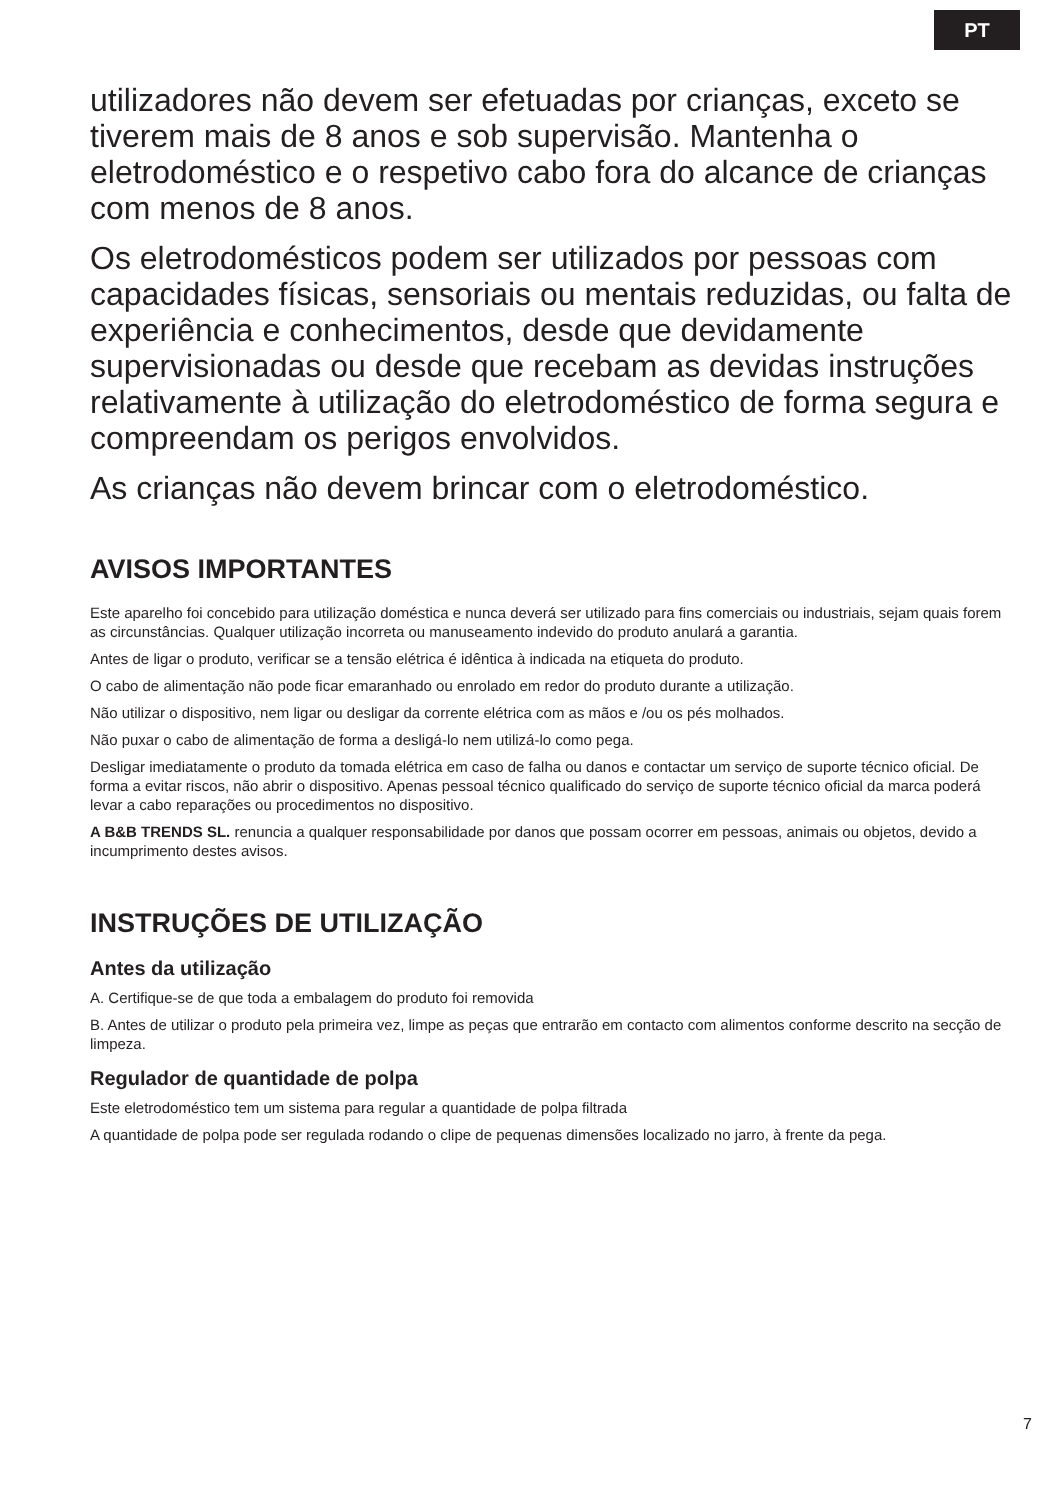PT
utilizadores não devem ser efetuadas por crianças, exceto se tiverem mais de 8 anos e sob supervisão. Mantenha o eletrodoméstico e o respetivo cabo fora do alcance de crianças com menos de 8 anos.
Os eletrodomésticos podem ser utilizados por pessoas com capacidades físicas, sensoriais ou mentais reduzidas, ou falta de experiência e conhecimentos, desde que devidamente supervisionadas ou desde que recebam as devidas instruções relativamente à utilização do eletrodoméstico de forma segura e compreendam os perigos envolvidos.
As crianças não devem brincar com o eletrodoméstico.
AVISOS IMPORTANTES
Este aparelho foi concebido para utilização doméstica e nunca deverá ser utilizado para fins comerciais ou industriais, sejam quais forem as circunstâncias. Qualquer utilização incorreta ou manuseamento indevido do produto anulará a garantia.
Antes de ligar o produto, verificar se a tensão elétrica é idêntica à indicada na etiqueta do produto.
O cabo de alimentação não pode ficar emaranhado ou enrolado em redor do produto durante a utilização.
Não utilizar o dispositivo, nem ligar ou desligar da corrente elétrica com as mãos e /ou os pés molhados.
Não puxar o cabo de alimentação de forma a desligá-lo nem utilizá-lo como pega.
Desligar imediatamente o produto da tomada elétrica em caso de falha ou danos e contactar um serviço de suporte técnico oficial. De forma a evitar riscos, não abrir o dispositivo. Apenas pessoal técnico qualificado do serviço de suporte técnico oficial da marca poderá levar a cabo reparações ou procedimentos no dispositivo.
A B&B TRENDS SL. renuncia a qualquer responsabilidade por danos que possam ocorrer em pessoas, animais ou objetos, devido a incumprimento destes avisos.
INSTRUÇÕES DE UTILIZAÇÃO
Antes da utilização
A. Certifique-se de que toda a embalagem do produto foi removida
B. Antes de utilizar o produto pela primeira vez, limpe as peças que entrarão em contacto com alimentos conforme descrito na secção de limpeza.
Regulador de quantidade de polpa
Este eletrodoméstico tem um sistema para regular a quantidade de polpa filtrada
A quantidade de polpa pode ser regulada rodando o clipe de pequenas dimensões localizado no jarro, à frente da pega.
7